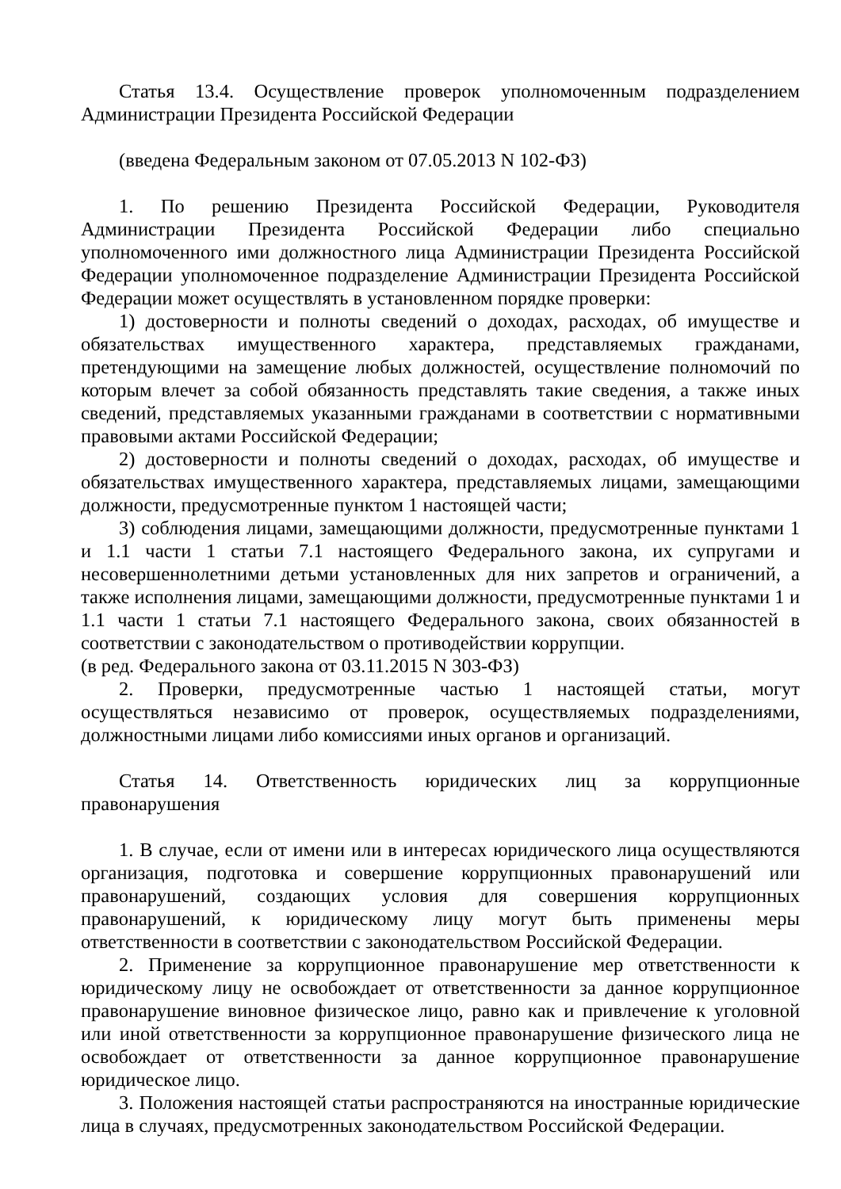Статья 13.4. Осуществление проверок уполномоченным подразделением Администрации Президента Российской Федерации
(введена Федеральным законом от 07.05.2013 N 102-ФЗ)
1. По решению Президента Российской Федерации, Руководителя Администрации Президента Российской Федерации либо специально уполномоченного ими должностного лица Администрации Президента Российской Федерации уполномоченное подразделение Администрации Президента Российской Федерации может осуществлять в установленном порядке проверки:
1) достоверности и полноты сведений о доходах, расходах, об имуществе и обязательствах имущественного характера, представляемых гражданами, претендующими на замещение любых должностей, осуществление полномочий по которым влечет за собой обязанность представлять такие сведения, а также иных сведений, представляемых указанными гражданами в соответствии с нормативными правовыми актами Российской Федерации;
2) достоверности и полноты сведений о доходах, расходах, об имуществе и обязательствах имущественного характера, представляемых лицами, замещающими должности, предусмотренные пунктом 1 настоящей части;
3) соблюдения лицами, замещающими должности, предусмотренные пунктами 1 и 1.1 части 1 статьи 7.1 настоящего Федерального закона, их супругами и несовершеннолетними детьми установленных для них запретов и ограничений, а также исполнения лицами, замещающими должности, предусмотренные пунктами 1 и 1.1 части 1 статьи 7.1 настоящего Федерального закона, своих обязанностей в соответствии с законодательством о противодействии коррупции.
(в ред. Федерального закона от 03.11.2015 N 303-ФЗ)
2. Проверки, предусмотренные частью 1 настоящей статьи, могут осуществляться независимо от проверок, осуществляемых подразделениями, должностными лицами либо комиссиями иных органов и организаций.
Статья 14. Ответственность юридических лиц за коррупционные правонарушения
1. В случае, если от имени или в интересах юридического лица осуществляются организация, подготовка и совершение коррупционных правонарушений или правонарушений, создающих условия для совершения коррупционных правонарушений, к юридическому лицу могут быть применены меры ответственности в соответствии с законодательством Российской Федерации.
2. Применение за коррупционное правонарушение мер ответственности к юридическому лицу не освобождает от ответственности за данное коррупционное правонарушение виновное физическое лицо, равно как и привлечение к уголовной или иной ответственности за коррупционное правонарушение физического лица не освобождает от ответственности за данное коррупционное правонарушение юридическое лицо.
3. Положения настоящей статьи распространяются на иностранные юридические лица в случаях, предусмотренных законодательством Российской Федерации.